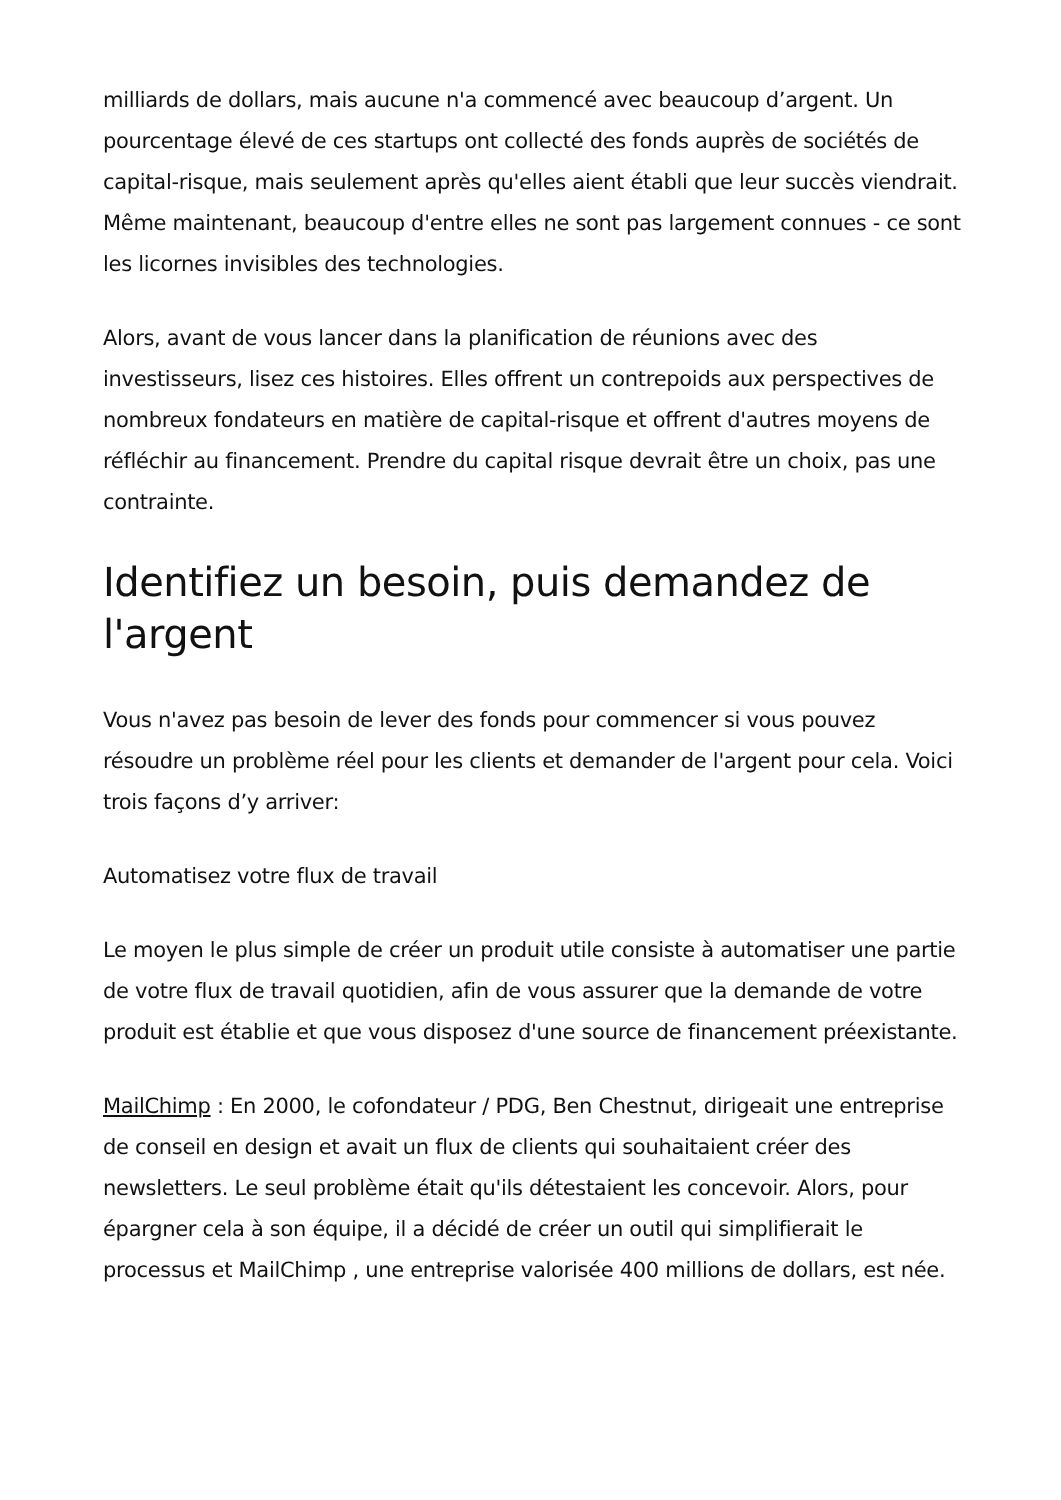milliards de dollars, mais aucune n'a commencé avec beaucoup d’argent. Un pourcentage élevé de ces startups ont collecté des fonds auprès de sociétés de capital-risque, mais seulement après qu'elles aient établi que leur succès viendrait. Même maintenant, beaucoup d'entre elles ne sont pas largement connues - ce sont les licornes invisibles des technologies.
Alors, avant de vous lancer dans la planification de réunions avec des investisseurs, lisez ces histoires. Elles offrent un contrepoids aux perspectives de nombreux fondateurs en matière de capital-risque et offrent d'autres moyens de réfléchir au financement. Prendre du capital risque devrait être un choix, pas une contrainte.
Identifiez un besoin, puis demandez de l'argent
Vous n'avez pas besoin de lever des fonds pour commencer si vous pouvez résoudre un problème réel pour les clients et demander de l'argent pour cela. Voici trois façons d’y arriver:
Automatisez votre flux de travail
Le moyen le plus simple de créer un produit utile consiste à automatiser une partie de votre flux de travail quotidien, afin de vous assurer que la demande de votre produit est établie et que vous disposez d'une source de financement préexistante.
MailChimp : En 2000, le cofondateur / PDG, Ben Chestnut, dirigeait une entreprise de conseil en design et avait un flux de clients qui souhaitaient créer des newsletters. Le seul problème était qu'ils détestaient les concevoir. Alors, pour épargner cela à son équipe, il a décidé de créer un outil qui simplifierait le processus et MailChimp , une entreprise valorisée 400 millions de dollars, est née.